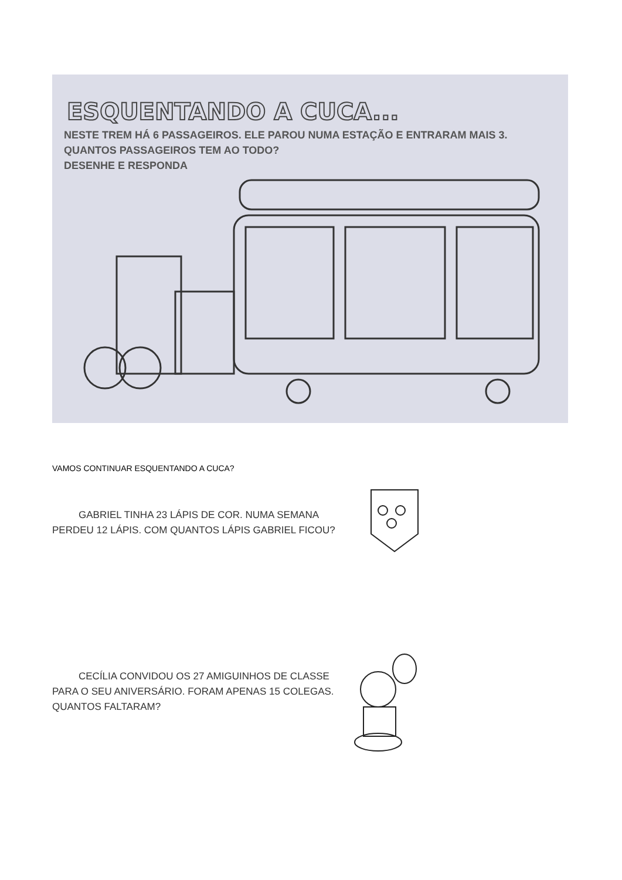ESQUENTANDO A CUCA...
NESTE TREM HÁ 6 PASSAGEIROS. ELE PAROU NUMA ESTAÇÃO E ENTRARAM MAIS 3. QUANTOS PASSAGEIROS TEM AO TODO?
DESENHE E RESPONDA
VAMOS CONTINUAR ESQUENTANDO A CUCA?
GABRIEL TINHA 23 LÁPIS DE COR. NUMA SEMANA PERDEU 12 LÁPIS. COM QUANTOS LÁPIS GABRIEL FICOU?
CECÍLIA CONVIDOU OS 27 AMIGUINHOS DE CLASSE PARA O SEU ANIVERSÁRIO. FORAM APENAS 15 COLEGAS. QUANTOS FALTARAM?